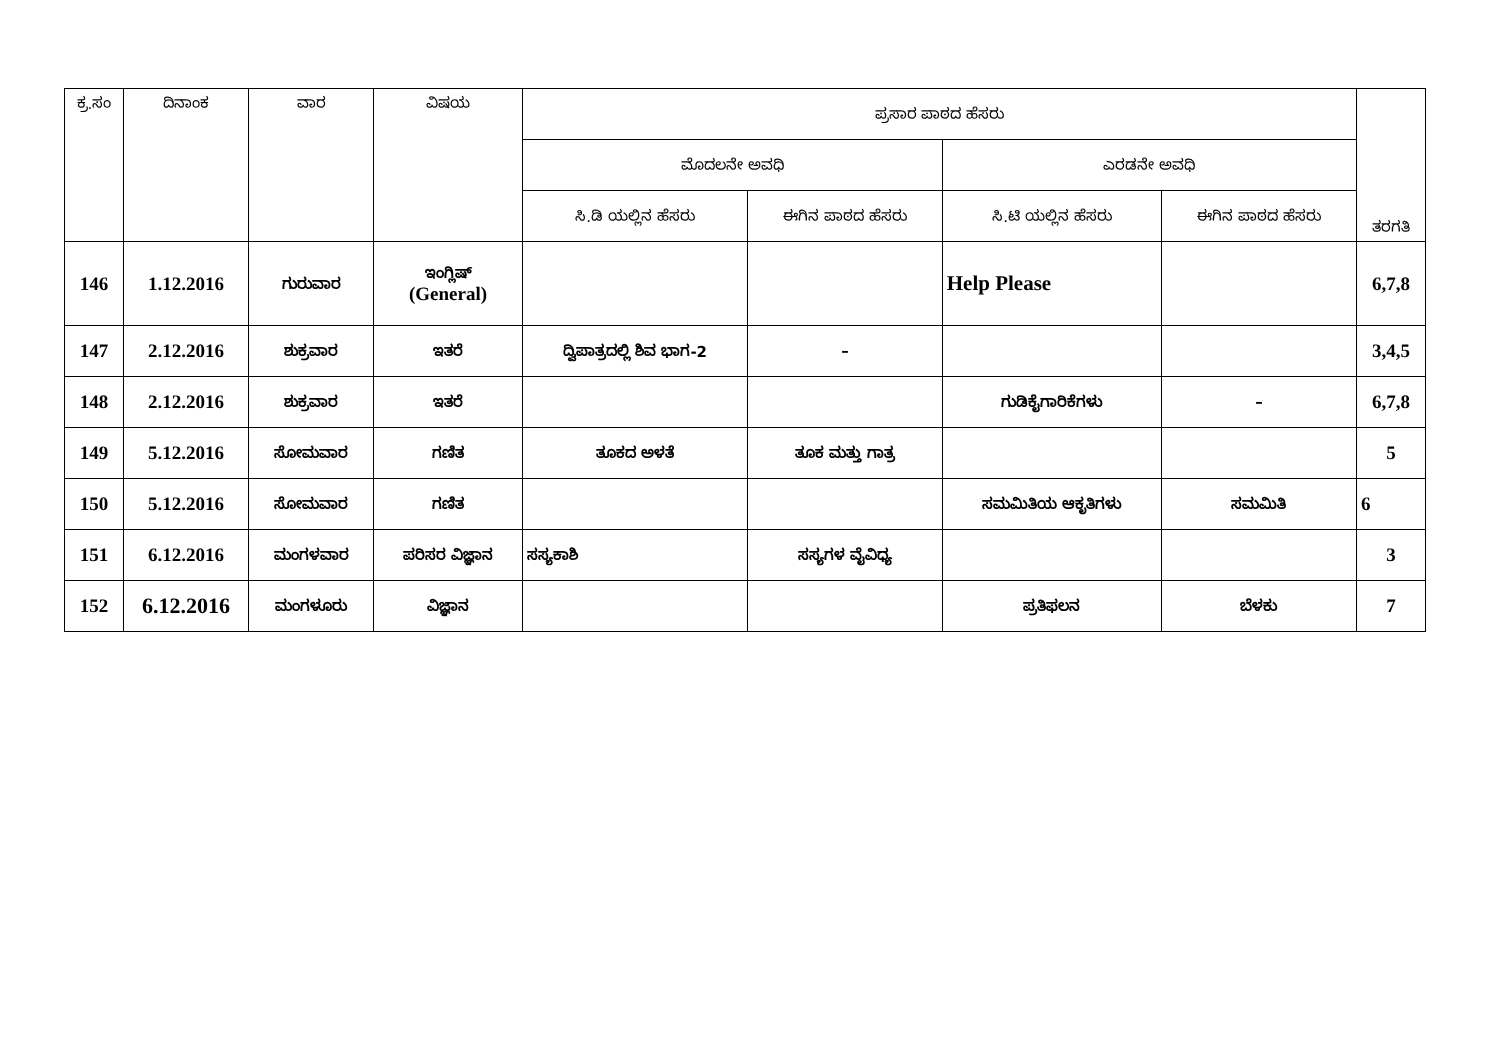| ಕ್ರ.ಸಂ | ದಿನಾಂಕ | ವಾರ | ವಿಷಯ | ಪ್ರಸಾರ ಪಾಠದ ಹೆಸರು | | | | ತರಗತಿ |
| --- | --- | --- | --- | --- | --- | --- | --- | --- |
| | | | | ಮೊದಲನೇ ಅವಧಿ | | ಎರಡನೇ ಅವಧಿ | | |
| | | | | ಸಿ.ಡಿ ಯಲ್ಲಿನ ಹೆಸರು | ಈಗಿನ ಪಾಠದ ಹೆಸರು | ಸಿ.ಟಿ ಯಲ್ಲಿನ ಹೆಸರು | ಈಗಿನ ಪಾಠದ ಹೆಸರು | |
| 146 | 1.12.2016 | ಗುರುವಾರ | ಇಂಗ್ಲಿಷ್ (General) | | | Help Please | | 6,7,8 |
| 147 | 2.12.2016 | ಶುಕ್ರವಾರ | ಇತರೆ | ದ್ವಿಪಾತ್ರದಲ್ಲಿ ಶಿವ ಭಾಗ-2 | – | | | 3,4,5 |
| 148 | 2.12.2016 | ಶುಕ್ರವಾರ | ಇತರೆ | | | ಗುಡಿಕೈಗಾರಿಕೆಗಳು | – | 6,7,8 |
| 149 | 5.12.2016 | ಸೋಮವಾರ | ಗಣಿತ | ತೂಕದ ಅಳತೆ | ತೂಕ ಮತ್ತು ಗಾತ್ರ | | | 5 |
| 150 | 5.12.2016 | ಸೋಮವಾರ | ಗಣಿತ | | | ಸಮಮಿತಿಯ ಆಕೃತಿಗಳು | ಸಮಮಿತಿ | 6 |
| 151 | 6.12.2016 | ಮಂಗಳವಾರ | ಪರಿಸರ ವಿಜ್ಞಾನ | ಸಸ್ಯಕಾಶಿ | ಸಸ್ಯಗಳ ವೈವಿಧ್ಯ | | | 3 |
| 152 | 6.12.2016 | ಮಂಗಳೂರು | ವಿಜ್ಞಾನ | | | ಪ್ರತಿಫಲನ | ಬೆಳಕು | 7 |